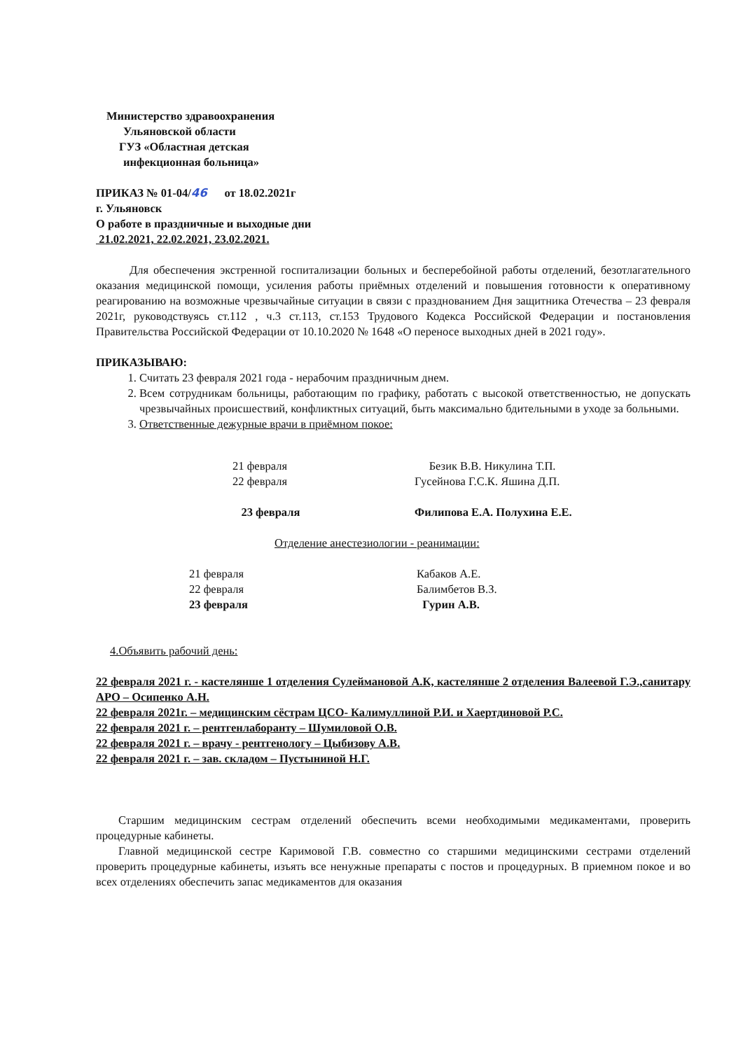Министерство здравоохранения
Ульяновской области
ГУЗ «Областная детская
инфекционная больница»
ПРИКАЗ № 01-04/46 от 18.02.2021г
г. Ульяновск
О работе в праздничные и выходные дни
21.02.2021, 22.02.2021, 23.02.2021.
Для обеспечения экстренной госпитализации больных и бесперебойной работы отделений, безотлагательного оказания медицинской помощи, усиления работы приёмных отделений и повышения готовности к оперативному реагированию на возможные чрезвычайные ситуации в связи с празднованием Дня защитника Отечества – 23 февраля 2021г, руководствуясь ст.112 , ч.3 ст.113, ст.153 Трудового Кодекса Российской Федерации и постановления Правительства Российской Федерации от 10.10.2020 № 1648 «О переносе выходных дней в 2021 году».
ПРИКАЗЫВАЮ:
1. Считать 23 февраля 2021 года - нерабочим праздничным днем.
2. Всем сотрудникам больницы, работающим по графику, работать с высокой ответственностью, не допускать чрезвычайных происшествий, конфликтных ситуаций, быть максимально бдительными в уходе за больными.
3. Ответственные дежурные врачи в приёмном покое:
| 21 февраля | Безик В.В. Никулина Т.П. |
| 22 февраля | Гусейнова Г.С.К. Яшина Д.П. |
| 23 февраля | Филипова Е.А. Полухина Е.Е. |
Отделение анестезиологии - реанимации:
| 21 февраля | Кабаков А.Е. |
| 22 февраля | Балимбетов В.З. |
| 23 февраля | Гурин А.В. |
4.Объявить рабочий день:
22 февраля 2021 г. - кастелянше 1 отделения Сулеймановой А.К, кастелянше 2 отделения Валеевой Г.Э.,санитару АРО – Осипенко А.Н.
22 февраля 2021г. – медицинским сёстрам ЦСО- Калимуллиной Р.И. и Хаертдиновой Р.С.
22 февраля 2021 г. – рентгенлаборанту – Шумиловой О.В.
22 февраля 2021 г. – врачу - рентгенологу – Цыбизову А.В.
22 февраля 2021 г. – зав. складом – Пустыниной Н.Г.
Старшим медицинским сестрам отделений обеспечить всеми необходимыми медикаментами, проверить процедурные кабинеты.
Главной медицинской сестре Каримовой Г.В. совместно со старшими медицинскими сестрами отделений проверить процедурные кабинеты, изъять все ненужные препараты с постов и процедурных. В приемном покое и во всех отделениях обеспечить запас медикаментов для оказания